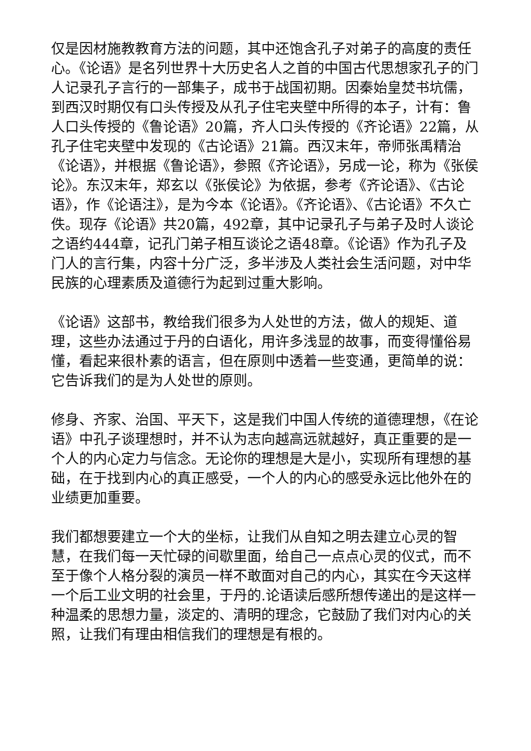仅是因材施教教育方法的问题，其中还饱含孔子对弟子的高度的责任心。《论语》是名列世界十大历史名人之首的中国古代思想家孔子的门人记录孔子言行的一部集子，成书于战国初期。因秦始皇焚书坑儒，到西汉时期仅有口头传授及从孔子住宅夹壁中所得的本子，计有：鲁人口头传授的《鲁论语》20篇，齐人口头传授的《齐论语》22篇，从孔子住宅夹壁中发现的《古论语》21篇。西汉末年，帝师张禹精治《论语》，并根据《鲁论语》，参照《齐论语》，另成一论，称为《张侯论》。东汉末年，郑玄以《张侯论》为依据，参考《齐论语》、《古论语》，作《论语注》，是为今本《论语》。《齐论语》、《古论语》不久亡佚。现存《论语》共20篇，492章，其中记录孔子与弟子及时人谈论之语约444章，记孔门弟子相互谈论之语48章。《论语》作为孔子及门人的言行集，内容十分广泛，多半涉及人类社会生活问题，对中华民族的心理素质及道德行为起到过重大影响。
《论语》这部书，教给我们很多为人处世的方法，做人的规矩、道理，这些办法通过于丹的白语化，用许多浅显的故事，而变得懂俗易懂，看起来很朴素的语言，但在原则中透着一些变通，更简单的说：它告诉我们的是为人处世的原则。
修身、齐家、治国、平天下，这是我们中国人传统的道德理想，《在论语》中孔子谈理想时，并不认为志向越高远就越好，真正重要的是一个人的内心定力与信念。无论你的理想是大是小，实现所有理想的基础，在于找到内心的真正感受，一个人的内心的感受永远比他外在的业绩更加重要。
我们都想要建立一个大的坐标，让我们从自知之明去建立心灵的智慧，在我们每一天忙碌的间歇里面，给自己一点点心灵的仪式，而不至于像个人格分裂的演员一样不敢面对自己的内心，其实在今天这样一个后工业文明的社会里，于丹的.论语读后感所想传递出的是这样一种温柔的思想力量，淡定的、清明的理念，它鼓励了我们对内心的关照，让我们有理由相信我们的理想是有根的。